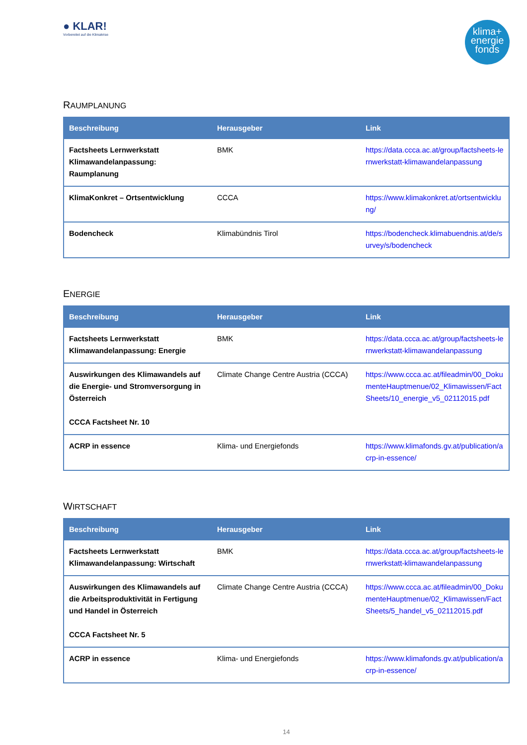● KLAR!
Vorbereitet auf die Klimakrise
klima+
energie
fonds
RAUMPLANUNG
| Beschreibung | Herausgeber | Link |
| --- | --- | --- |
| Factsheets Lernwerkstatt Klimawandelanpassung: Raumplanung | BMK | https://data.ccca.ac.at/group/factsheets-lernwerkstatt-klimawandelanpassung |
| KlimaKonkret – Ortsentwicklung | CCCA | https://www.klimakonkret.at/ortsentwicklung/ |
| Bodencheck | Klimabündnis Tirol | https://bodencheck.klimabuendnis.at/de/survey/s/bodencheck |
ENERGIE
| Beschreibung | Herausgeber | Link |
| --- | --- | --- |
| Factsheets Lernwerkstatt Klimawandelanpassung: Energie | BMK | https://data.ccca.ac.at/group/factsheets-lernwerkstatt-klimawandelanpassung |
| Auswirkungen des Klimawandels auf die Energie- und Stromversorgung in Österreich CCCA Factsheet Nr. 10 | Climate Change Centre Austria (CCCA) | https://www.ccca.ac.at/fileadmin/00_DokumenteHauptmenue/02_Klimawissen/FactSheets/10_energie_v5_02112015.pdf |
| ACRP in essence | Klima- und Energiefonds | https://www.klimafonds.gv.at/publication/acrp-in-essence/ |
WIRTSCHAFT
| Beschreibung | Herausgeber | Link |
| --- | --- | --- |
| Factsheets Lernwerkstatt Klimawandelanpassung: Wirtschaft | BMK | https://data.ccca.ac.at/group/factsheets-lernwerkstatt-klimawandelanpassung |
| Auswirkungen des Klimawandels auf die Arbeitsproduktivität in Fertigung und Handel in Österreich CCCA Factsheet Nr. 5 | Climate Change Centre Austria (CCCA) | https://www.ccca.ac.at/fileadmin/00_DokumenteHauptmenue/02_Klimawissen/FactSheets/5_handel_v5_02112015.pdf |
| ACRP in essence | Klima- und Energiefonds | https://www.klimafonds.gv.at/publication/acrp-in-essence/ |
14